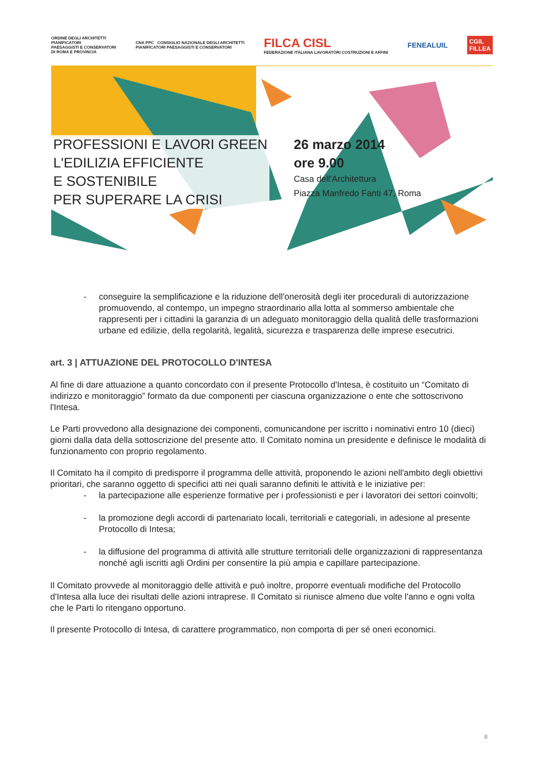ORDINE DEGLI ARCHITETTI
PIANIFICATORI
PAESAGGISTI E CONSERVATORI
DI ROMA E PROVINCIA
CNA PPC CONSIGLIO NAZIONALE DEGLI ARCHITETTI
PIANIFICATORI PAESAGGISTI E CONSERVATORI
FILCA CISL
FEDERAZIONE ITALIANA LAVORATORI COSTRUZIONI E AFFINI
FENEALUIL
CGIL
FILLEA
PROFESSIONI E LAVORI GREEN
L'EDILIZIA EFFICIENTE
E SOSTENIBILE
PER SUPERARE LA CRISI
26 marzo 2014
ore 9.00
Casa dell'Architettura
Piazza Manfredo Fanti 47, Roma
- conseguire la semplificazione e la riduzione dell'onerosità degli iter procedurali di autorizzazione promuovendo, al contempo, un impegno straordinario alla lotta al sommerso ambientale che rappresenti per i cittadini la garanzia di un adeguato monitoraggio della qualità delle trasformazioni urbane ed edilizie, della regolarità, legalità, sicurezza e trasparenza delle imprese esecutrici.
art. 3 | ATTUAZIONE DEL PROTOCOLLO D'INTESA
Al fine di dare attuazione a quanto concordato con il presente Protocollo d'Intesa, è costituito un “Comitato di indirizzo e monitoraggio” formato da due componenti per ciascuna organizzazione o ente che sottoscrivono l'Intesa.
Le Parti provvedono alla designazione dei componenti, comunicandone per iscritto i nominativi entro 10 (dieci) giorni dalla data della sottoscrizione del presente atto. Il Comitato nomina un presidente e definisce le modalità di funzionamento con proprio regolamento.
Il Comitato ha il compito di predisporre il programma delle attività, proponendo le azioni nell'ambito degli obiettivi prioritari, che saranno oggetto di specifici atti nei quali saranno definiti le attività e le iniziative per:
- la partecipazione alle esperienze formative per i professionisti e per i lavoratori dei settori coinvolti;
- la promozione degli accordi di partenariato locali, territoriali e categoriali, in adesione al presente Protocollo di Intesa;
- la diffusione del programma di attività alle strutture territoriali delle organizzazioni di rappresentanza nonché agli iscritti agli Ordini per consentire la più ampia e capillare partecipazione.
Il Comitato provvede al monitoraggio delle attività e può inoltre, proporre eventuali modifiche del Protocollo d'Intesa alla luce dei risultati delle azioni intraprese. Il Comitato si riunisce almeno due volte l'anno e ogni volta che le Parti lo ritengano opportuno.
Il presente Protocollo di Intesa, di carattere programmatico, non comporta di per sé oneri economici.
8